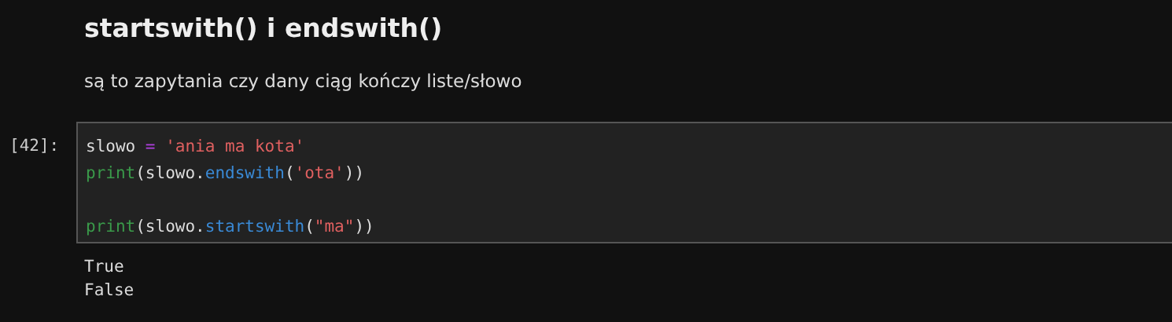startswith() i endswith()
są to zapytania czy dany ciąg kończy liste/słowo
[42]:
slowo = 'ania ma kota' print(slowo.endswith('ota')) print(slowo.startswith("ma"))
True False